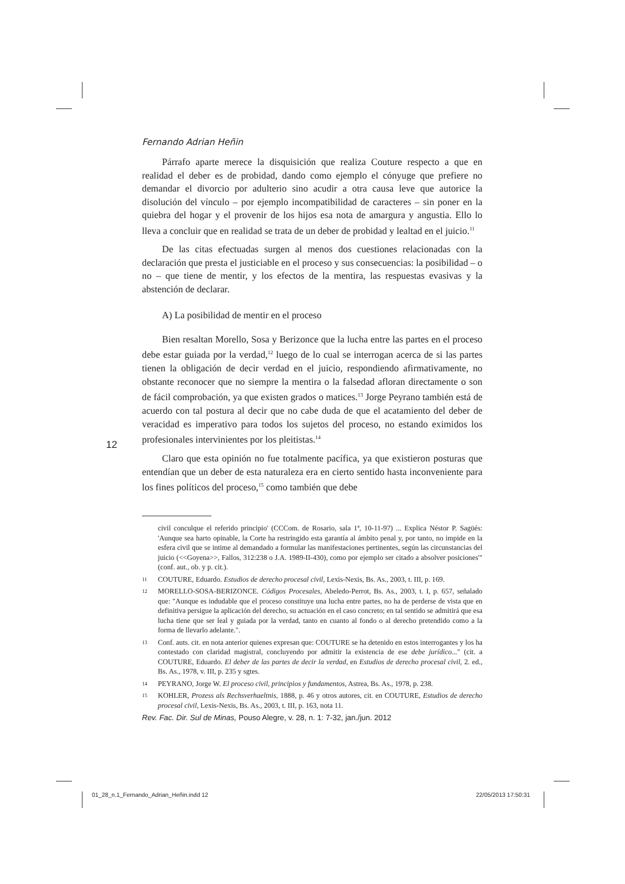Fernando Adrian Heñin
Párrafo aparte merece la disquisición que realiza Couture respecto a que en realidad el deber es de probidad, dando como ejemplo el cónyuge que prefiere no demandar el divorcio por adulterio sino acudir a otra causa leve que autorice la disolución del vínculo – por ejemplo incompatibilidad de caracteres – sin poner en la quiebra del hogar y el provenir de los hijos esa nota de amargura y angustia. Ello lo lleva a concluir que en realidad se trata de un deber de probidad y lealtad en el juicio.<sup>11</sup>
De las citas efectuadas surgen al menos dos cuestiones relacionadas con la declaración que presta el justiciable en el proceso y sus consecuencias: la posibilidad – o no – que tiene de mentir, y los efectos de la mentira, las respuestas evasivas y la abstención de declarar.
A) La posibilidad de mentir en el proceso
Bien resaltan Morello, Sosa y Berizonce que la lucha entre las partes en el proceso debe estar guiada por la verdad,<sup>12</sup> luego de lo cual se interrogan acerca de si las partes tienen la obligación de decir verdad en el juicio, respondiendo afirmativamente, no obstante reconocer que no siempre la mentira o la falsedad afloran directamente o son de fácil comprobación, ya que existen grados o matices.<sup>13</sup> Jorge Peyrano también está de acuerdo con tal postura al decir que no cabe duda de que el acatamiento del deber de veracidad es imperativo para todos los sujetos del proceso, no estando eximidos los profesionales intervinientes por los pleitistas.<sup>14</sup>
Claro que esta opinión no fue totalmente pacífica, ya que existieron posturas que entendían que un deber de esta naturaleza era en cierto sentido hasta inconveniente para los fines políticos del proceso,<sup>15</sup> como también que debe
civil conculque el referido principio' (CCCom. de Rosario, sala 1ª, 10-11-97) ... Explica Néstor P. Sagüés: 'Aunque sea harto opinable, la Corte ha restringido esta garantía al ámbito penal y, por tanto, no impide en la esfera civil que se intime al demandado a formular las manifestaciones pertinentes, según las circunstancias del juicio (<<Goyena>>, Fallos, 312:238 o J.A. 1989-II-430), como por ejemplo ser citado a absolver posiciones'" (conf. aut., ob. y p. cit.).
11 COUTURE, Eduardo. Estudios de derecho procesal civil, Lexis-Nexis, Bs. As., 2003, t. III, p. 169.
12 MORELLO-SOSA-BERIZONCE. Códigos Procesales, Abeledo-Perrot, Bs. As., 2003, t. I, p. 657, señalado que: "Aunque es indudable que el proceso constituye una lucha entre partes, no ha de perderse de vista que en definitiva persigue la aplicación del derecho, su actuación en el caso concreto; en tal sentido se admitirá que esa lucha tiene que ser leal y guiada por la verdad, tanto en cuanto al fondo o al derecho pretendido como a la forma de llevarlo adelante.".
13 Conf. auts. cit. en nota anterior quienes expresan que: COUTURE se ha detenido en estos interrogantes y los ha contestado con claridad magistral, concluyendo por admitir la existencia de ese debe jurídico..." (cit. a COUTURE, Eduardo. El deber de las partes de decir la verdad, en Estudios de derecho procesal civil, 2. ed., Bs. As., 1978, v. III, p. 235 y sgtes.
14 PEYRANO, Jorge W. El proceso civil, principios y fundamentos, Astrea, Bs. As., 1978, p. 238.
15 KOHLER, Prozess als Rechsverhaeltnis, 1888, p. 46 y otros autores, cit. en COUTURE, Estudios de derecho procesal civil, Lexis-Nexis, Bs. As., 2003, t. III, p. 163, nota 11.
12
Rev. Fac. Dir. Sul de Minas, Pouso Alegre, v. 28, n. 1: 7-32, jan./jun. 2012
01_28_n.1_Fernando_Adrian_Heñin.indd 12
22/05/2013 17:50:31